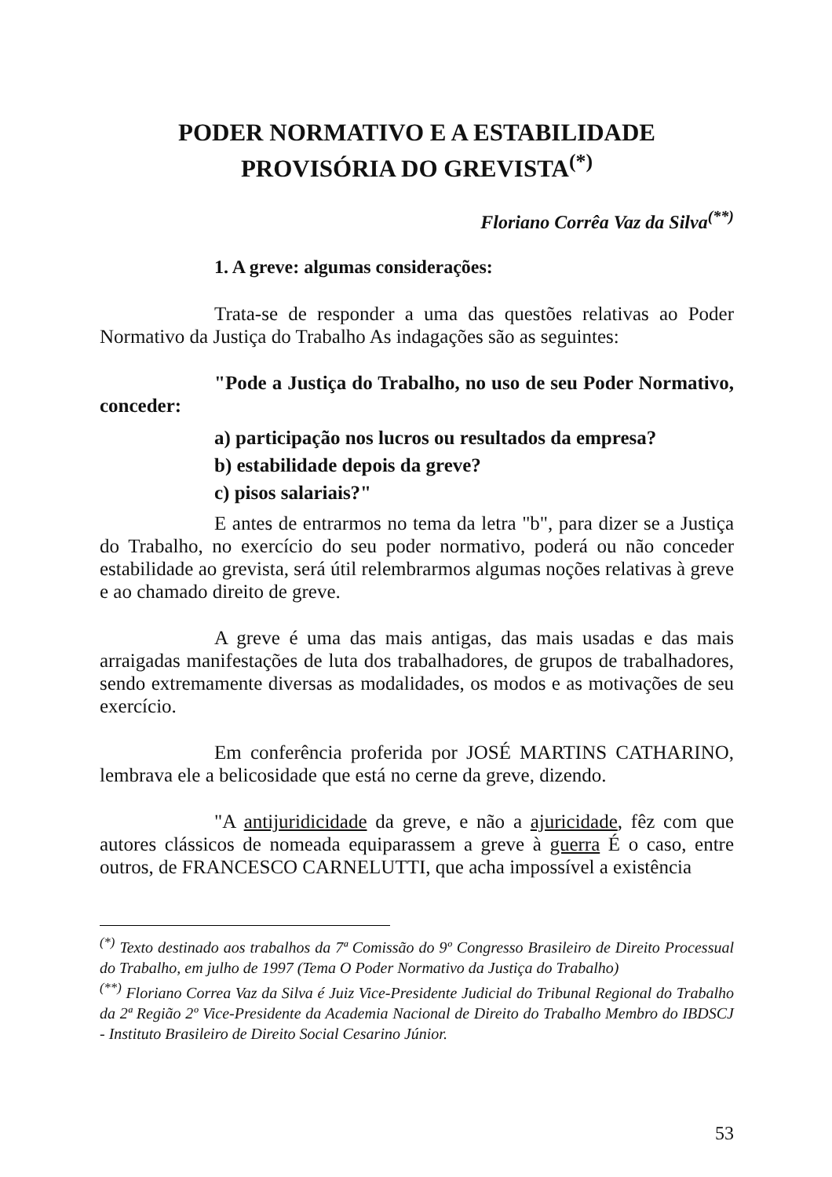PODER NORMATIVO E A ESTABILIDADE
PROVISÓRIA DO GREVISTA<sup>(*)</sup>
Floriano Corrêa Vaz da Silva<sup>(**)</sup>
1. A greve: algumas considerações:
Trata-se de responder a uma das questões relativas ao Poder Normativo da Justiça do Trabalho As indagações são as seguintes:
"Pode a Justiça do Trabalho, no uso de seu Poder Normativo, conceder:
a) participação nos lucros ou resultados da empresa?
b) estabilidade depois da greve?
c) pisos salariais?"
E antes de entrarmos no tema da letra "b", para dizer se a Justiça do Trabalho, no exercício do seu poder normativo, poderá ou não conceder estabilidade ao grevista, será útil relembrarmos algumas noções relativas à greve e ao chamado direito de greve.
A greve é uma das mais antigas, das mais usadas e das mais arraigadas manifestações de luta dos trabalhadores, de grupos de trabalhadores, sendo extremamente diversas as modalidades, os modos e as motivações de seu exercício.
Em conferência proferida por JOSÉ MARTINS CATHARINO, lembrava ele a belicosidade que está no cerne da greve, dizendo.
"A antijuridicidade da greve, e não a ajuricidade, fêz com que autores clássicos de nomeada equiparassem a greve à guerra É o caso, entre outros, de FRANCESCO CARNELUTTI, que acha impossível a existência
<sup>(*)</sup> Texto destinado aos trabalhos da 7ª Comissão do 9º Congresso Brasileiro de Direito Processual do Trabalho, em julho de 1997 (Tema O Poder Normativo da Justiça do Trabalho)
<sup>(**)</sup> Floriano Correa Vaz da Silva é Juiz Vice-Presidente Judicial do Tribunal Regional do Trabalho da 2ª Região 2º Vice-Presidente da Academia Nacional de Direito do Trabalho Membro do IBDSCJ - Instituto Brasileiro de Direito Social Cesarino Júnior.
53